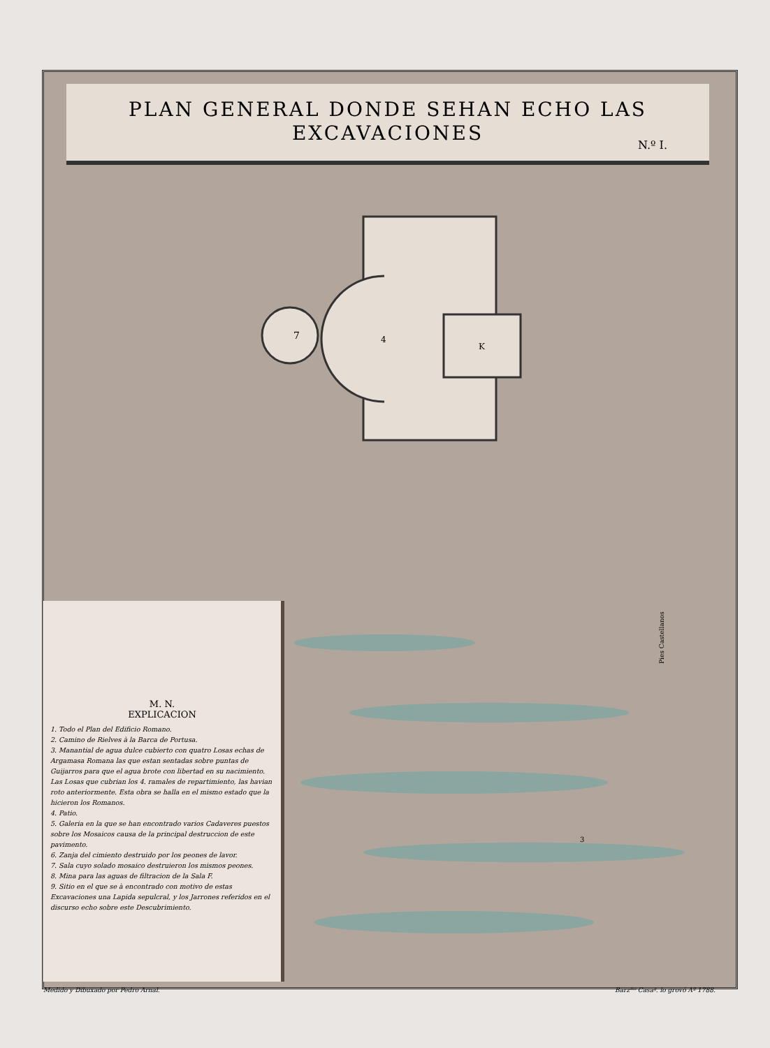PLAN GENERAL DONDE SEHAN ECHO LAS
EXCAVACIONES
N.º I.
7
4
K
3
Pies Castellanos
M. N.
EXPLICACION
1. Todo el Plan del Edificio Romano.
2. Camino de Rielves à la Barca de Portusa.
3. Manantial de agua dulce cubierto con quatro Losas echas de Argamasa Romana las que estan sentadas sobre puntas de Guijarros para que el agua brote con libertad en su nacimiento. Las Losas que cubrian los 4. ramales de repartimiento, las havian roto anteriormente. Esta obra se halla en el mismo estado que la hicieron los Romanos.
4. Patio.
5. Galeria en la que se han encontrado varios Cadaveres puestos sobre los Mosaicos causa de la principal destruccion de este pavimento.
6. Zanja del cimiento destruido por los peones de lavor.
7. Sala cuyo solado mosaico destruieron los mismos peones.
8. Mina para las aguas de filtracion de la Sala F.
9. Sitio en el que se à encontrado con motivo de estas Excavaciones una Lapida sepulcral, y los Jarrones referidos en el discurso echo sobre este Descubrimiento.
Medido y Dibuxado por Pedro Arnal.
Barzᵐᵒ Casaᵍ. lo grovó Aº 1788.